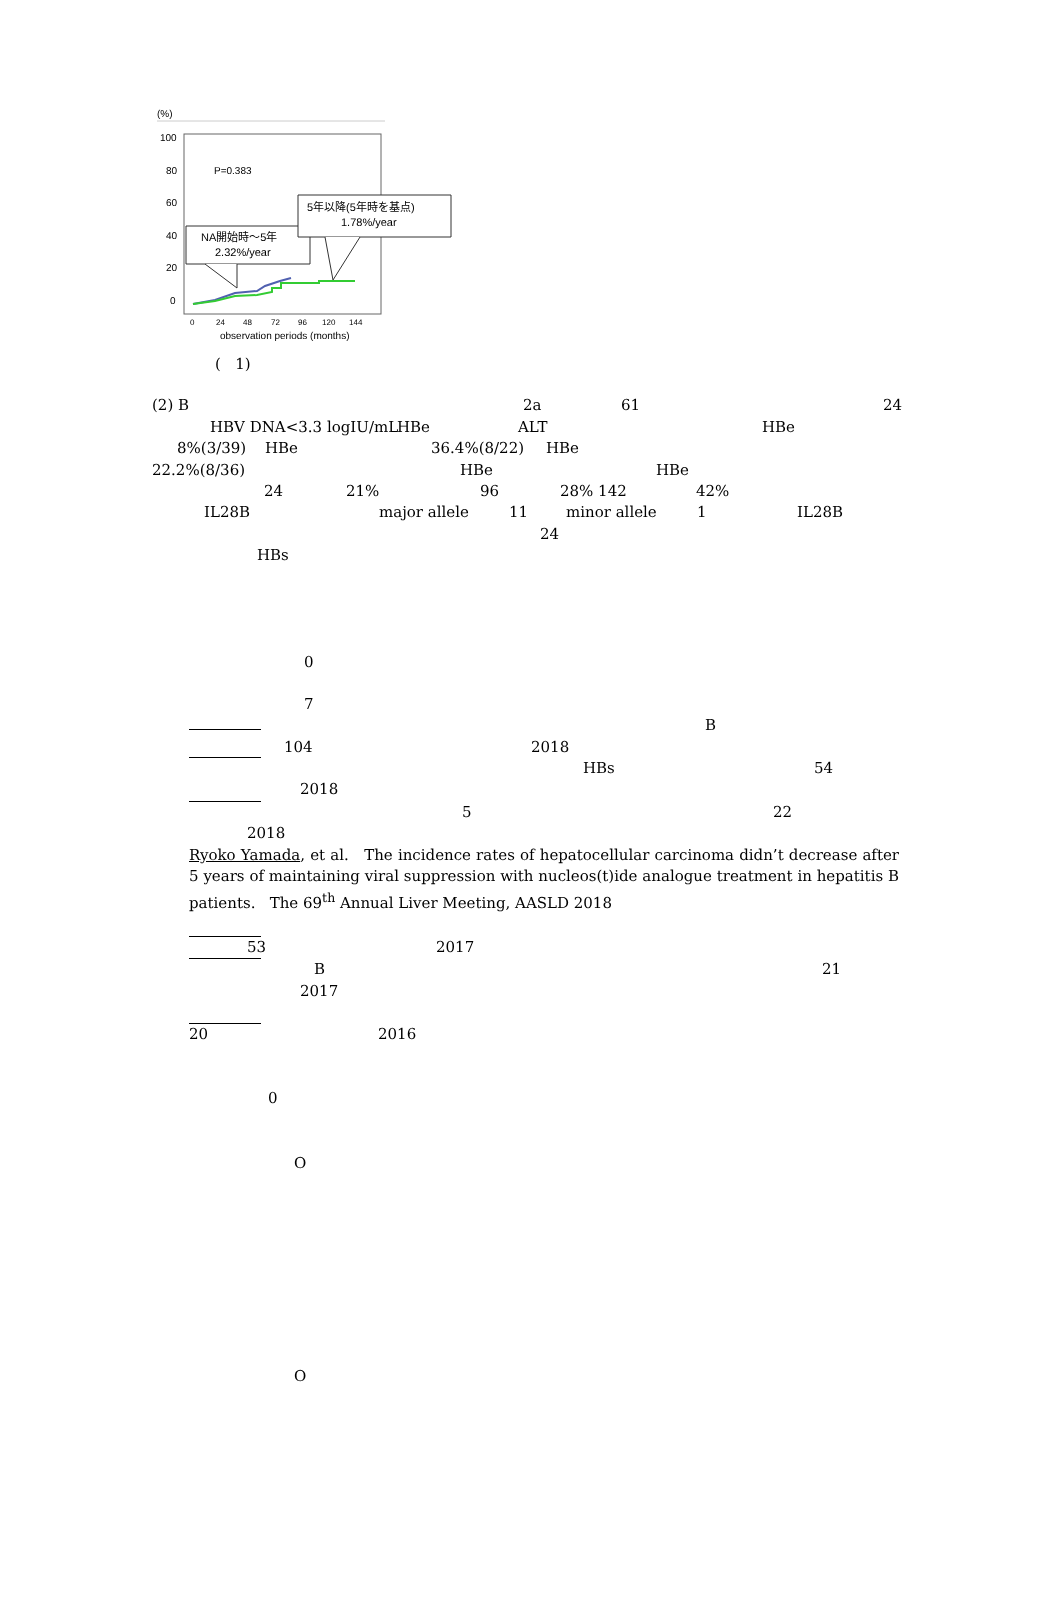(%)
100
80
60
40
20
0
P=0.383
NA開始時～5年
2.32%/year
5年以降(5年時を基点)
1.78%/year
0
24
48
72
96
120
144
observation periods (months)
( 1)
(2) B 2a 61 24
HBV DNA<3.3 logIU/mL HBe ALT HBe
8%(3/39) HBe 36.4%(8/22) HBe
22.2%(8/36) HBe HBe
24 21% 96 28% 142 42%
IL28B major allele 11 minor allele 1 IL28B
24
HBs
0
7
B
104 2018
HBs 54
2018
5 22
2018
Ryoko Yamada, et al. The incidence rates of hepatocellular carcinoma didn’t decrease after 5 years of maintaining viral suppression with nucleos(t)ide analogue treatment in hepatitis B patients. The 69<sup>th</sup> Annual Liver Meeting, AASLD 2018
53 2017
B 21
2017
20 2016
0
O
O